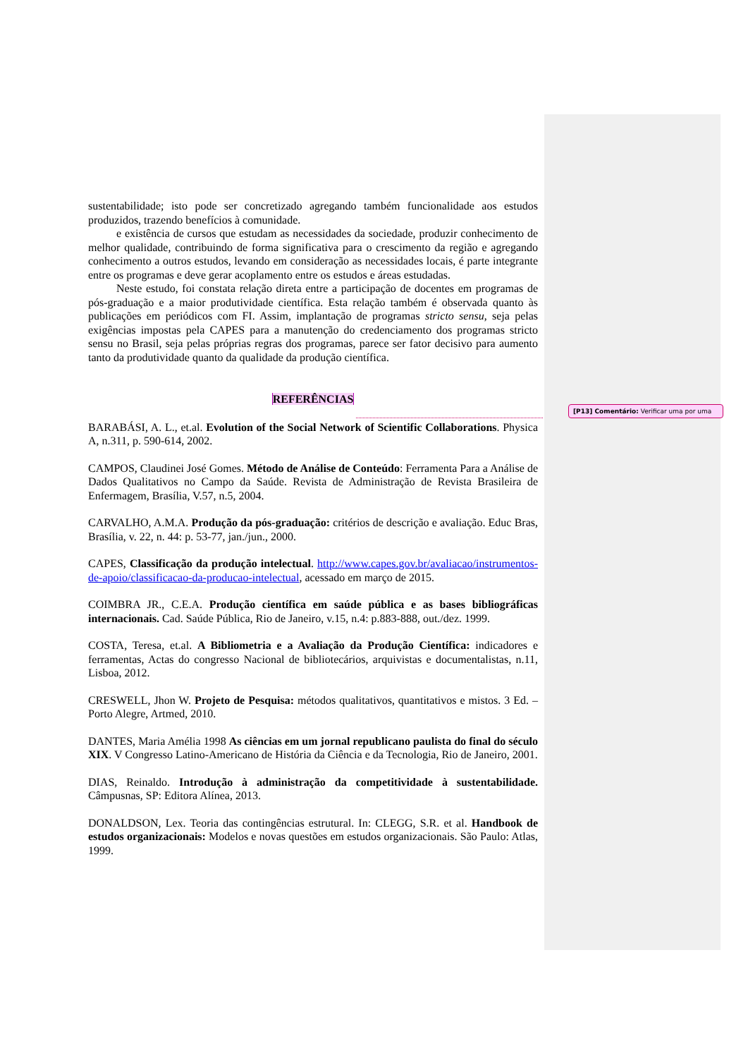sustentabilidade; isto pode ser concretizado agregando também funcionalidade aos estudos produzidos, trazendo benefícios à comunidade.
e existência de cursos que estudam as necessidades da sociedade, produzir conhecimento de melhor qualidade, contribuindo de forma significativa para o crescimento da região e agregando conhecimento a outros estudos, levando em consideração as necessidades locais, é parte integrante entre os programas e deve gerar acoplamento entre os estudos e áreas estudadas.
Neste estudo, foi constata relação direta entre a participação de docentes em programas de pós-graduação e a maior produtividade científica. Esta relação também é observada quanto às publicações em periódicos com FI. Assim, implantação de programas stricto sensu, seja pelas exigências impostas pela CAPES para a manutenção do credenciamento dos programas stricto sensu no Brasil, seja pelas próprias regras dos programas, parece ser fator decisivo para aumento tanto da produtividade quanto da qualidade da produção científica.
REFERÊNCIAS
BARABÁSI, A. L., et.al. Evolution of the Social Network of Scientific Collaborations. Physica A, n.311, p. 590-614, 2002.
CAMPOS, Claudinei José Gomes. Método de Análise de Conteúdo: Ferramenta Para a Análise de Dados Qualitativos no Campo da Saúde. Revista de Administração de Revista Brasileira de Enfermagem, Brasília, V.57, n.5, 2004.
CARVALHO, A.M.A. Produção da pós-graduação: critérios de descrição e avaliação. Educ Bras, Brasília, v. 22, n. 44: p. 53-77, jan./jun., 2000.
CAPES, Classificação da produção intelectual. http://www.capes.gov.br/avaliacao/instrumentos-de-apoio/classificacao-da-producao-intelectual, acessado em março de 2015.
COIMBRA JR., C.E.A. Produção científica em saúde pública e as bases bibliográficas internacionais. Cad. Saúde Pública, Rio de Janeiro, v.15, n.4: p.883-888, out./dez. 1999.
COSTA, Teresa, et.al. A Bibliometria e a Avaliação da Produção Científica: indicadores e ferramentas, Actas do congresso Nacional de bibliotecários, arquivistas e documentalistas, n.11, Lisboa, 2012.
CRESWELL, Jhon W. Projeto de Pesquisa: métodos qualitativos, quantitativos e mistos. 3 Ed. – Porto Alegre, Artmed, 2010.
DANTES, Maria Amélia 1998 As ciências em um jornal republicano paulista do final do século XIX. V Congresso Latino-Americano de História da Ciência e da Tecnologia, Rio de Janeiro, 2001.
DIAS, Reinaldo. Introdução à administração da competitividade à sustentabilidade. Câmpusnas, SP: Editora Alínea, 2013.
DONALDSON, Lex. Teoria das contingências estrutural. In: CLEGG, S.R. et al. Handbook de estudos organizacionais: Modelos e novas questões em estudos organizacionais. São Paulo: Atlas, 1999.
[P13] Comentário: Verificar uma por uma